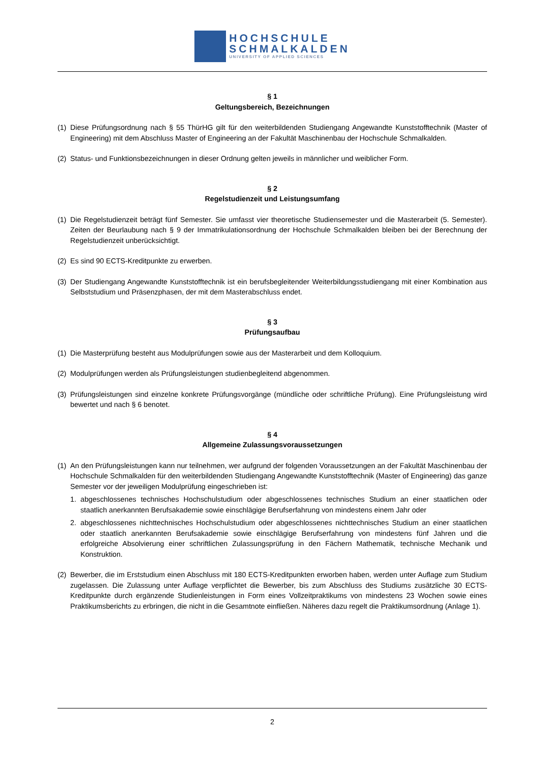HOCHSCHULE
SCHMALKALDEN
UNIVERSITY OF APPLIED SCIENCES
§ 1
Geltungsbereich, Bezeichnungen
(1) Diese Prüfungsordnung nach § 55 ThürHG gilt für den weiterbildenden Studiengang Angewandte Kunststofftechnik (Master of Engineering) mit dem Abschluss Master of Engineering an der Fakultät Maschinenbau der Hochschule Schmalkalden.
(2) Status- und Funktionsbezeichnungen in dieser Ordnung gelten jeweils in männlicher und weiblicher Form.
§ 2
Regelstudienzeit und Leistungsumfang
(1) Die Regelstudienzeit beträgt fünf Semester. Sie umfasst vier theoretische Studiensemester und die Masterarbeit (5. Semester). Zeiten der Beurlaubung nach § 9 der Immatrikulationsordnung der Hochschule Schmalkalden bleiben bei der Berechnung der Regelstudienzeit unberücksichtigt.
(2) Es sind 90 ECTS-Kreditpunkte zu erwerben.
(3) Der Studiengang Angewandte Kunststofftechnik ist ein berufsbegleitender Weiterbildungsstudiengang mit einer Kombination aus Selbststudium und Präsenzphasen, der mit dem Masterabschluss endet.
§ 3
Prüfungsaufbau
(1) Die Masterprüfung besteht aus Modulprüfungen sowie aus der Masterarbeit und dem Kolloquium.
(2) Modulprüfungen werden als Prüfungsleistungen studienbegleitend abgenommen.
(3) Prüfungsleistungen sind einzelne konkrete Prüfungsvorgänge (mündliche oder schriftliche Prüfung). Eine Prüfungsleistung wird bewertet und nach § 6 benotet.
§ 4
Allgemeine Zulassungsvoraussetzungen
(1) An den Prüfungsleistungen kann nur teilnehmen, wer aufgrund der folgenden Voraussetzungen an der Fakultät Maschinenbau der Hochschule Schmalkalden für den weiterbildenden Studiengang Angewandte Kunststofftechnik (Master of Engineering) das ganze Semester vor der jeweiligen Modulprüfung eingeschrieben ist:
1. abgeschlossenes technisches Hochschulstudium oder abgeschlossenes technisches Studium an einer staatlichen oder staatlich anerkannten Berufsakademie sowie einschlägige Berufserfahrung von mindestens einem Jahr oder
2. abgeschlossenes nichttechnisches Hochschulstudium oder abgeschlossenes nichttechnisches Studium an einer staatlichen oder staatlich anerkannten Berufsakademie sowie einschlägige Berufserfahrung von mindestens fünf Jahren und die erfolgreiche Absolvierung einer schriftlichen Zulassungsprüfung in den Fächern Mathematik, technische Mechanik und Konstruktion.
(2) Bewerber, die im Erststudium einen Abschluss mit 180 ECTS-Kreditpunkten erworben haben, werden unter Auflage zum Studium zugelassen. Die Zulassung unter Auflage verpflichtet die Bewerber, bis zum Abschluss des Studiums zusätzliche 30 ECTS-Kreditpunkte durch ergänzende Studienleistungen in Form eines Vollzeitpraktikums von mindestens 23 Wochen sowie eines Praktikumsberichts zu erbringen, die nicht in die Gesamtnote einfließen. Näheres dazu regelt die Praktikumsordnung (Anlage 1).
2